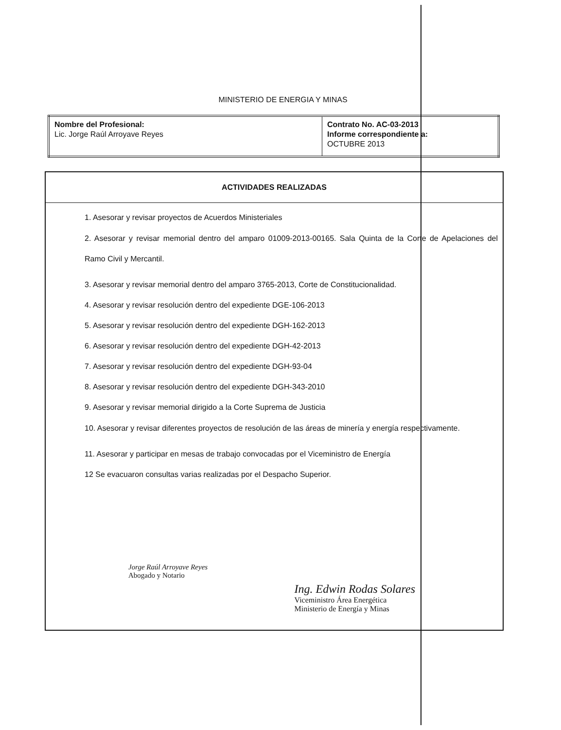MINISTERIO DE ENERGIA Y MINAS
| Nombre del Profesional: Lic. Jorge Raúl Arroyave Reyes | Contrato No. AC-03-2013 Informe correspondiente a: OCTUBRE 2013 |
ACTIVIDADES REALIZADAS
1. Asesorar y revisar proyectos de Acuerdos Ministeriales
2. Asesorar y revisar memorial dentro del amparo 01009-2013-00165. Sala Quinta de la Corte de Apelaciones del Ramo Civil y Mercantil.
3. Asesorar y revisar memorial dentro del amparo 3765-2013, Corte de Constitucionalidad.
4. Asesorar y revisar resolución dentro del expediente DGE-106-2013
5. Asesorar y revisar resolución dentro del expediente DGH-162-2013
6. Asesorar y revisar resolución dentro del expediente DGH-42-2013
7. Asesorar y revisar resolución dentro del expediente DGH-93-04
8. Asesorar y revisar resolución dentro del expediente DGH-343-2010
9. Asesorar y revisar memorial dirigido a la Corte Suprema de Justicia
10. Asesorar y revisar diferentes proyectos de resolución de las áreas de minería y energía respectivamente.
11. Asesorar y participar en mesas de trabajo convocadas por el Viceministro de Energía
12 Se evacuaron consultas varias realizadas por el Despacho Superior.
Jorge Raúl Arroyave Reyes
Abogado y Notario
Ing. Edwin Rodas Solares
Viceministro Área Energética
Ministerio de Energía y Minas